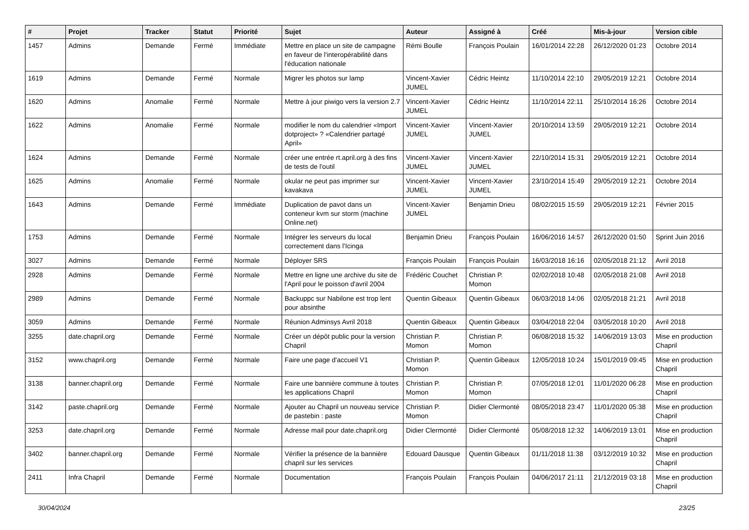| # | Projet | Tracker | Statut | Priorité | Sujet | Auteur | Assigné à | Créé | Mis-à-jour | Version cible |
| --- | --- | --- | --- | --- | --- | --- | --- | --- | --- | --- |
| 1457 | Admins | Demande | Fermé | Immédiate | Mettre en place un site de campagne en faveur de l'interopérabilité dans l'éducation nationale | Rémi Boulle | François Poulain | 16/01/2014 22:28 | 26/12/2020 01:23 | Octobre 2014 |
| 1619 | Admins | Demande | Fermé | Normale | Migrer les photos sur lamp | Vincent-Xavier JUMEL | Cédric Heintz | 11/10/2014 22:10 | 29/05/2019 12:21 | Octobre 2014 |
| 1620 | Admins | Anomalie | Fermé | Normale | Mettre à jour piwigo vers la version 2.7 | Vincent-Xavier JUMEL | Cédric Heintz | 11/10/2014 22:11 | 25/10/2014 16:26 | Octobre 2014 |
| 1622 | Admins | Anomalie | Fermé | Normale | modifier le nom du calendrier «Import dotproject» ? «Calendrier partagé April» | Vincent-Xavier JUMEL | Vincent-Xavier JUMEL | 20/10/2014 13:59 | 29/05/2019 12:21 | Octobre 2014 |
| 1624 | Admins | Demande | Fermé | Normale | créer une entrée rt.april.org à des fins de tests de l'outil | Vincent-Xavier JUMEL | Vincent-Xavier JUMEL | 22/10/2014 15:31 | 29/05/2019 12:21 | Octobre 2014 |
| 1625 | Admins | Anomalie | Fermé | Normale | okular ne peut pas imprimer sur kavakava | Vincent-Xavier JUMEL | Vincent-Xavier JUMEL | 23/10/2014 15:49 | 29/05/2019 12:21 | Octobre 2014 |
| 1643 | Admins | Demande | Fermé | Immédiate | Duplication de pavot dans un conteneur kvm sur storm (machine Online.net) | Vincent-Xavier JUMEL | Benjamin Drieu | 08/02/2015 15:59 | 29/05/2019 12:21 | Février 2015 |
| 1753 | Admins | Demande | Fermé | Normale | Intégrer les serveurs du local correctement dans l'Icinga | Benjamin Drieu | François Poulain | 16/06/2016 14:57 | 26/12/2020 01:50 | Sprint Juin 2016 |
| 3027 | Admins | Demande | Fermé | Normale | Déployer SRS | François Poulain | François Poulain | 16/03/2018 16:16 | 02/05/2018 21:12 | Avril 2018 |
| 2928 | Admins | Demande | Fermé | Normale | Mettre en ligne une archive du site de l'April pour le poisson d'avril 2004 | Frédéric Couchet | Christian P. Momon | 02/02/2018 10:48 | 02/05/2018 21:08 | Avril 2018 |
| 2989 | Admins | Demande | Fermé | Normale | Backuppc sur Nabilone est trop lent pour absinthe | Quentin Gibeaux | Quentin Gibeaux | 06/03/2018 14:06 | 02/05/2018 21:21 | Avril 2018 |
| 3059 | Admins | Demande | Fermé | Normale | Réunion Adminsys Avril 2018 | Quentin Gibeaux | Quentin Gibeaux | 03/04/2018 22:04 | 03/05/2018 10:20 | Avril 2018 |
| 3255 | date.chapril.org | Demande | Fermé | Normale | Créer un dépôt public pour la version Chapril | Christian P. Momon | Christian P. Momon | 06/08/2018 15:32 | 14/06/2019 13:03 | Mise en production Chapril |
| 3152 | www.chapril.org | Demande | Fermé | Normale | Faire une page d'accueil V1 | Christian P. Momon | Quentin Gibeaux | 12/05/2018 10:24 | 15/01/2019 09:45 | Mise en production Chapril |
| 3138 | banner.chapril.org | Demande | Fermé | Normale | Faire une bannière commune à toutes les applications Chapril | Christian P. Momon | Christian P. Momon | 07/05/2018 12:01 | 11/01/2020 06:28 | Mise en production Chapril |
| 3142 | paste.chapril.org | Demande | Fermé | Normale | Ajouter au Chapril un nouveau service de pastebin : paste | Christian P. Momon | Didier Clermonté | 08/05/2018 23:47 | 11/01/2020 05:38 | Mise en production Chapril |
| 3253 | date.chapril.org | Demande | Fermé | Normale | Adresse mail pour date.chapril.org | Didier Clermonté | Didier Clermonté | 05/08/2018 12:32 | 14/06/2019 13:01 | Mise en production Chapril |
| 3402 | banner.chapril.org | Demande | Fermé | Normale | Vérifier la présence de la bannière chapril sur les services | Edouard Dausque | Quentin Gibeaux | 01/11/2018 11:38 | 03/12/2019 10:32 | Mise en production Chapril |
| 2411 | Infra Chapril | Demande | Fermé | Normale | Documentation | François Poulain | François Poulain | 04/06/2017 21:11 | 21/12/2019 03:18 | Mise en production Chapril |
30/04/2024 23/25